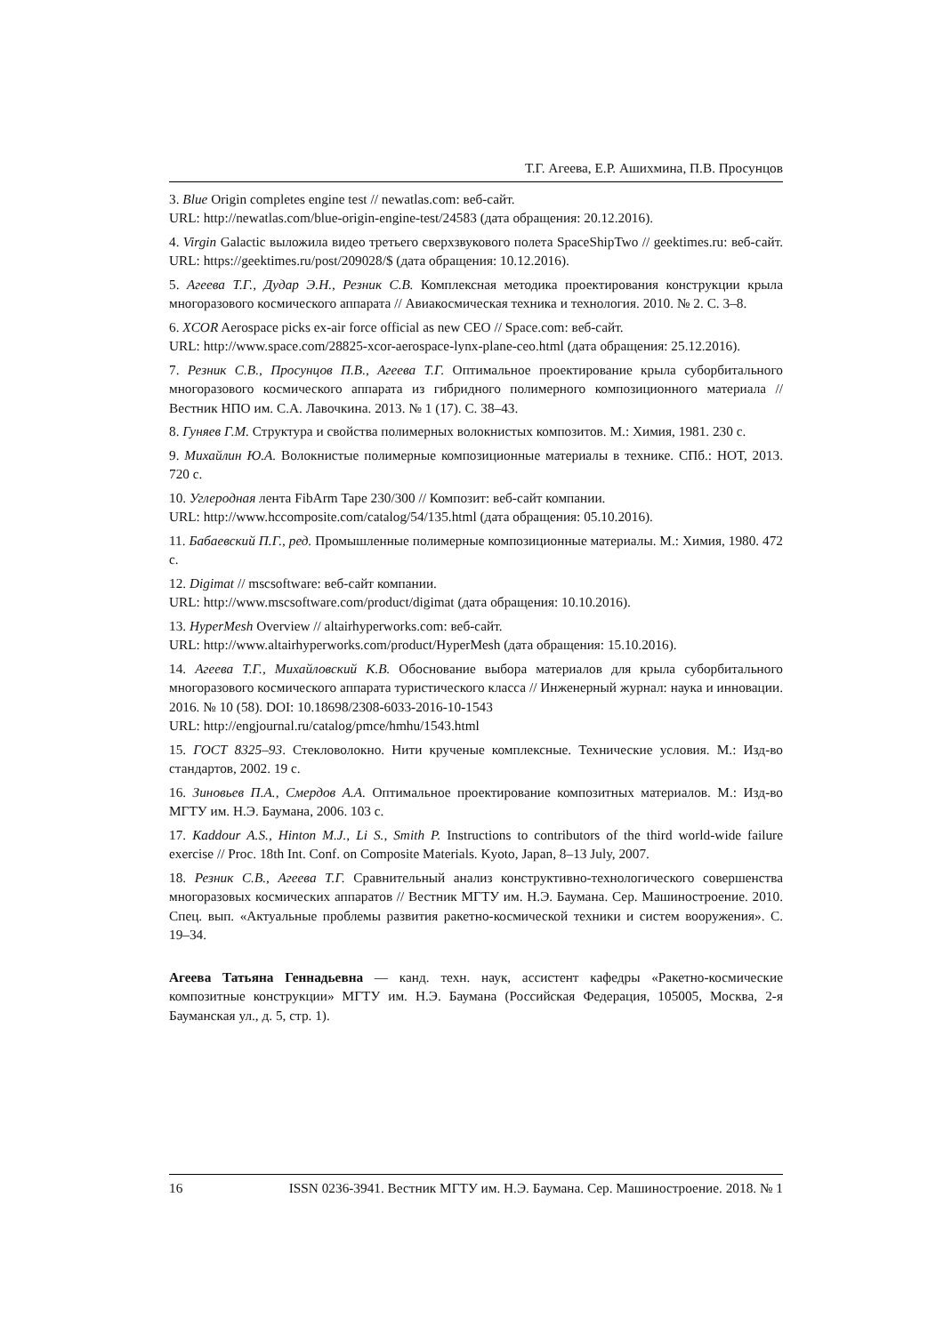Т.Г. Агеева, Е.Р. Ашихмина, П.В. Просунцов
3. Blue Origin completes engine test // newatlas.com: веб-сайт.
URL: http://newatlas.com/blue-origin-engine-test/24583 (дата обращения: 20.12.2016).
4. Virgin Galactic выложила видео третьего сверхзвукового полета SpaceShipTwo // geektimes.ru: веб-сайт. URL: https://geektimes.ru/post/209028/$ (дата обращения: 10.12.2016).
5. Агеева Т.Г., Дудар Э.Н., Резник С.В. Комплексная методика проектирования конструкции крыла многоразового космического аппарата // Авиакосмическая техника и технология. 2010. № 2. С. 3–8.
6. XCOR Aerospace picks ex-air force official as new CEO // Space.com: веб-сайт.
URL: http://www.space.com/28825-xcor-aerospace-lynx-plane-ceo.html (дата обращения: 25.12.2016).
7. Резник С.В., Просунцов П.В., Агеева Т.Г. Оптимальное проектирование крыла суборбитального многоразового космического аппарата из гибридного полимерного композиционного материала // Вестник НПО им. С.А. Лавочкина. 2013. № 1 (17). С. 38–43.
8. Гуняев Г.М. Структура и свойства полимерных волокнистых композитов. М.: Химия, 1981. 230 с.
9. Михайлин Ю.А. Волокнистые полимерные композиционные материалы в технике. СПб.: НОТ, 2013. 720 с.
10. Углеродная лента FibArm Tape 230/300 // Композит: веб-сайт компании.
URL: http://www.hccomposite.com/catalog/54/135.html (дата обращения: 05.10.2016).
11. Бабаевский П.Г., ред. Промышленные полимерные композиционные материалы. М.: Химия, 1980. 472 с.
12. Digimat // mscsoftware: веб-сайт компании.
URL: http://www.mscsoftware.com/product/digimat (дата обращения: 10.10.2016).
13. HyperMesh Overview // altairhyperworks.com: веб-сайт.
URL: http://www.altairhyperworks.com/product/HyperMesh (дата обращения: 15.10.2016).
14. Агеева Т.Г., Михайловский К.В. Обоснование выбора материалов для крыла суборбитального многоразового космического аппарата туристического класса // Инженерный журнал: наука и инновации. 2016. № 10 (58). DOI: 10.18698/2308-6033-2016-10-1543
URL: http://engjournal.ru/catalog/pmce/hmhu/1543.html
15. ГОСТ 8325–93. Стекловолокно. Нити крученые комплексные. Технические условия. М.: Изд-во стандартов, 2002. 19 с.
16. Зиновьев П.А., Смердов А.А. Оптимальное проектирование композитных материалов. М.: Изд-во МГТУ им. Н.Э. Баумана, 2006. 103 с.
17. Kaddour A.S., Hinton M.J., Li S., Smith P. Instructions to contributors of the third world-wide failure exercise // Proc. 18th Int. Conf. on Composite Materials. Kyoto, Japan, 8–13 July, 2007.
18. Резник С.В., Агеева Т.Г. Сравнительный анализ конструктивно-технологического совершенства многоразовых космических аппаратов // Вестник МГТУ им. Н.Э. Баумана. Сер. Машиностроение. 2010. Спец. вып. «Актуальные проблемы развития ракетно-космической техники и систем вооружения». С. 19–34.
Агеева Татьяна Геннадьевна — канд. техн. наук, ассистент кафедры «Ракетно-космические композитные конструкции» МГТУ им. Н.Э. Баумана (Российская Федерация, 105005, Москва, 2-я Бауманская ул., д. 5, стр. 1).
16 ISSN 0236-3941. Вестник МГТУ им. Н.Э. Баумана. Сер. Машиностроение. 2018. № 1